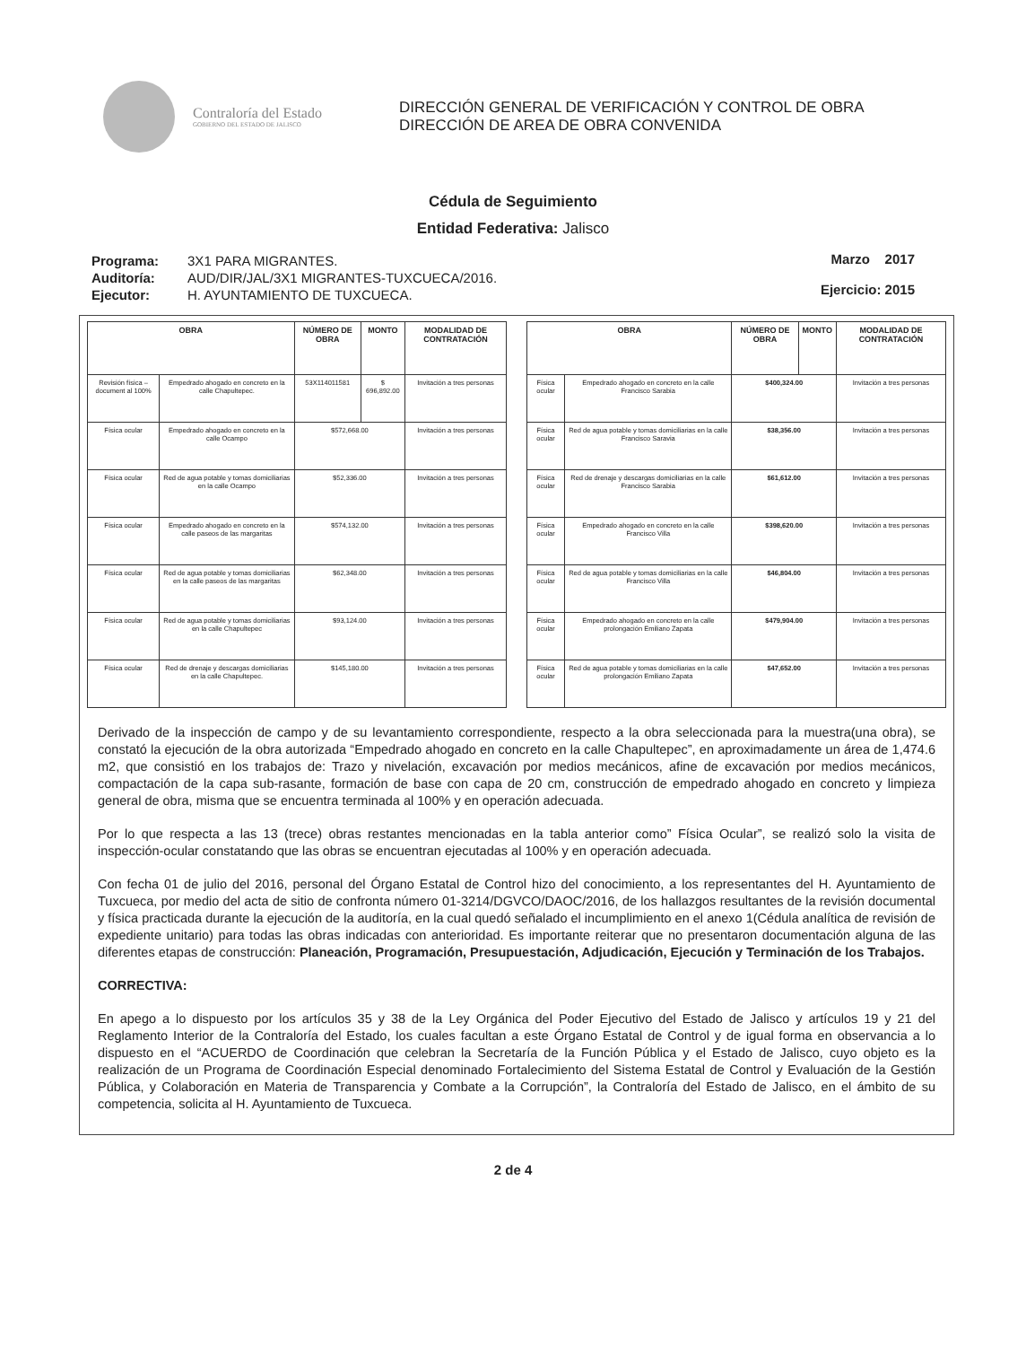Contraloría del Estado
GOBIERNO DEL ESTADO DE JALISCO
DIRECCIÓN GENERAL DE VERIFICACIÓN Y CONTROL DE OBRA
DIRECCIÓN DE AREA DE OBRA CONVENIDA
Cédula de Seguimiento
Entidad Federativa: Jalisco
| Programa: | 3X1 PARA MIGRANTES. |
| Auditoría: | AUD/DIR/JAL/3X1 MIGRANTES-TUXCUECA/2016. |
| Ejecutor: | H. AYUNTAMIENTO DE TUXCUECA. |
Marzo 2017
Ejercicio: 2015
| OBRA | | NÚMERO DE OBRA | MONTO | MODALIDAD DE CONTRATACIÓN |
| --- | --- | --- | --- | --- |
| Revisión física – document al 100% | Empedrado ahogado en concreto en la calle Chapultepec. | 53X114011581 | $ 696,892.00 | Invitación a tres personas |
| Física ocular | Empedrado ahogado en concreto en la calle Ocampo | $572,668.00 | | Invitación a tres personas |
| Física ocular | Red de agua potable y tomas domiciliarias en la calle Ocampo | $52,336.00 | | Invitación a tres personas |
| Física ocular | Empedrado ahogado en concreto en la calle paseos de las margaritas | $574,132.00 | | Invitación a tres personas |
| Física ocular | Red de agua potable y tomas domiciliarias en la calle paseos de las margaritas | $62,348.00 | | Invitación a tres personas |
| Física ocular | Red de agua potable y tomas domiciliarias en la calle Chapultepec | $93,124.00 | | Invitación a tres personas |
| Física ocular | Red de drenaje y descargas domiciliarias en la calle Chapultepec. | $145,180.00 | | Invitación a tres personas |
| OBRA | | NÚMERO DE OBRA | MONTO | MODALIDAD DE CONTRATACIÓN |
| --- | --- | --- | --- | --- |
| Física ocular | Empedrado ahogado en concreto en la calle Francisco Sarabia | $400,324.00 | | Invitación a tres personas |
| Física ocular | Red de agua potable y tomas domiciliarias en la calle Francisco Saravia | $38,356.00 | | Invitación a tres personas |
| Física ocular | Red de drenaje y descargas domiciliarias en la calle Francisco Sarabia | $61,612.00 | | Invitación a tres personas |
| Física ocular | Empedrado ahogado en concreto en la calle Francisco Villa | $398,620.00 | | Invitación a tres personas |
| Física ocular | Red de agua potable y tomas domiciliarias en la calle Francisco Villa | $46,804.00 | | Invitación a tres personas |
| Física ocular | Empedrado ahogado en concreto en la calle prolongación Emiliano Zapata | $479,904.00 | | Invitación a tres personas |
| Física ocular | Red de agua potable y tomas domiciliarias en la calle prolongación Emiliano Zapata | $47,652.00 | | Invitación a tres personas |
Derivado de la inspección de campo y de su levantamiento correspondiente, respecto a la obra seleccionada para la muestra(una obra), se constató la ejecución de la obra autorizada “Empedrado ahogado en concreto en la calle Chapultepec”, en aproximadamente un área de 1,474.6 m2, que consistió en los trabajos de: Trazo y nivelación, excavación por medios mecánicos, afine de excavación por medios mecánicos, compactación de la capa sub-rasante, formación de base con capa de 20 cm, construcción de empedrado ahogado en concreto y limpieza general de obra, misma que se encuentra terminada al 100% y en operación adecuada.
Por lo que respecta a las 13 (trece) obras restantes mencionadas en la tabla anterior como” Física Ocular”, se realizó solo la visita de inspección-ocular constatando que las obras se encuentran ejecutadas al 100% y en operación adecuada.
Con fecha 01 de julio del 2016, personal del Órgano Estatal de Control hizo del conocimiento, a los representantes del H. Ayuntamiento de Tuxcueca, por medio del acta de sitio de confronta número 01-3214/DGVCO/DAOC/2016, de los hallazgos resultantes de la revisión documental y física practicada durante la ejecución de la auditoría, en la cual quedó señalado el incumplimiento en el anexo 1(Cédula analítica de revisión de expediente unitario) para todas las obras indicadas con anterioridad. Es importante reiterar que no presentaron documentación alguna de las diferentes etapas de construcción: Planeación, Programación, Presupuestación, Adjudicación, Ejecución y Terminación de los Trabajos.
CORRECTIVA:
En apego a lo dispuesto por los artículos 35 y 38 de la Ley Orgánica del Poder Ejecutivo del Estado de Jalisco y artículos 19 y 21 del Reglamento Interior de la Contraloría del Estado, los cuales facultan a este Órgano Estatal de Control y de igual forma en observancia a lo dispuesto en el “ACUERDO de Coordinación que celebran la Secretaría de la Función Pública y el Estado de Jalisco, cuyo objeto es la realización de un Programa de Coordinación Especial denominado Fortalecimiento del Sistema Estatal de Control y Evaluación de la Gestión Pública, y Colaboración en Materia de Transparencia y Combate a la Corrupción”, la Contraloría del Estado de Jalisco, en el ámbito de su competencia, solicita al H. Ayuntamiento de Tuxcueca.
2 de 4